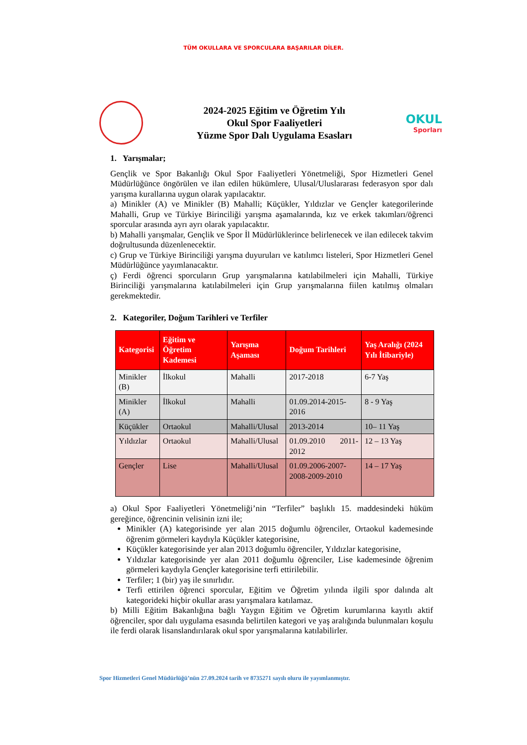TÜM OKULLARA VE SPORCULARA BAŞARILAR DİLER.
2024-2025 Eğitim ve Öğretim Yılı
Okul Spor Faaliyetleri
Yüzme Spor Dalı Uygulama Esasları
OKUL
Sporları
1. Yarışmalar;
Gençlik ve Spor Bakanlığı Okul Spor Faaliyetleri Yönetmeliği, Spor Hizmetleri Genel Müdürlüğünce öngörülen ve ilan edilen hükümlere, Ulusal/Uluslararası federasyon spor dalı yarışma kurallarına uygun olarak yapılacaktır.
a) Minikler (A) ve Minikler (B) Mahalli; Küçükler, Yıldızlar ve Gençler kategorilerinde Mahalli, Grup ve Türkiye Birinciliği yarışma aşamalarında, kız ve erkek takımları/öğrenci sporcular arasında ayrı ayrı olarak yapılacaktır.
b) Mahalli yarışmalar, Gençlik ve Spor İl Müdürlüklerince belirlenecek ve ilan edilecek takvim doğrultusunda düzenlenecektir.
c) Grup ve Türkiye Birinciliği yarışma duyuruları ve katılımcı listeleri, Spor Hizmetleri Genel Müdürlüğünce yayımlanacaktır.
ç) Ferdi öğrenci sporcuların Grup yarışmalarına katılabilmeleri için Mahalli, Türkiye Birinciliği yarışmalarına katılabilmeleri için Grup yarışmalarına fiilen katılmış olmaları gerekmektedir.
2. Kategoriler, Doğum Tarihleri ve Terfiler
| Kategorisi | Eğitim ve Öğretim Kademesi | Yarışma Aşaması | Doğum Tarihleri | Yaş Aralığı (2024 Yılı İtibariyle) |
| --- | --- | --- | --- | --- |
| Minikler (B) | İlkokul | Mahalli | 2017-2018 | 6-7 Yaş |
| Minikler (A) | İlkokul | Mahalli | 01.09.2014-2015-2016 | 8 - 9 Yaş |
| Küçükler | Ortaokul | Mahalli/Ulusal | 2013-2014 | 10– 11 Yaş |
| Yıldızlar | Ortaokul | Mahalli/Ulusal | 01.09.2010 2011-2012 | 12 – 13 Yaş |
| Gençler | Lise | Mahalli/Ulusal | 01.09.2006-2007-2008-2009-2010 | 14 – 17 Yaş |
a) Okul Spor Faaliyetleri Yönetmeliği’nin “Terfiler” başlıklı 15. maddesindeki hüküm gereğince, öğrencinin velisinin izni ile;
Minikler (A) kategorisinde yer alan 2015 doğumlu öğrenciler, Ortaokul kademesinde öğrenim görmeleri kaydıyla Küçükler kategorisine,
Küçükler kategorisinde yer alan 2013 doğumlu öğrenciler, Yıldızlar kategorisine,
Yıldızlar kategorisinde yer alan 2011 doğumlu öğrenciler, Lise kademesinde öğrenim görmeleri kaydıyla Gençler kategorisine terfi ettirilebilir.
Terfiler; 1 (bir) yaş ile sınırlıdır.
Terfi ettirilen öğrenci sporcular, Eğitim ve Öğretim yılında ilgili spor dalında alt kategorideki hiçbir okullar arası yarışmalara katılamaz.
b) Milli Eğitim Bakanlığına bağlı Yaygın Eğitim ve Öğretim kurumlarına kayıtlı aktif öğrenciler, spor dalı uygulama esasında belirtilen kategori ve yaş aralığında bulunmaları koşulu ile ferdi olarak lisanslandırılarak okul spor yarışmalarına katılabilirler.
Spor Hizmetleri Genel Müdürlüğü’nün 27.09.2024 tarih ve 8735271 sayılı oluru ile yayımlanmıştır.